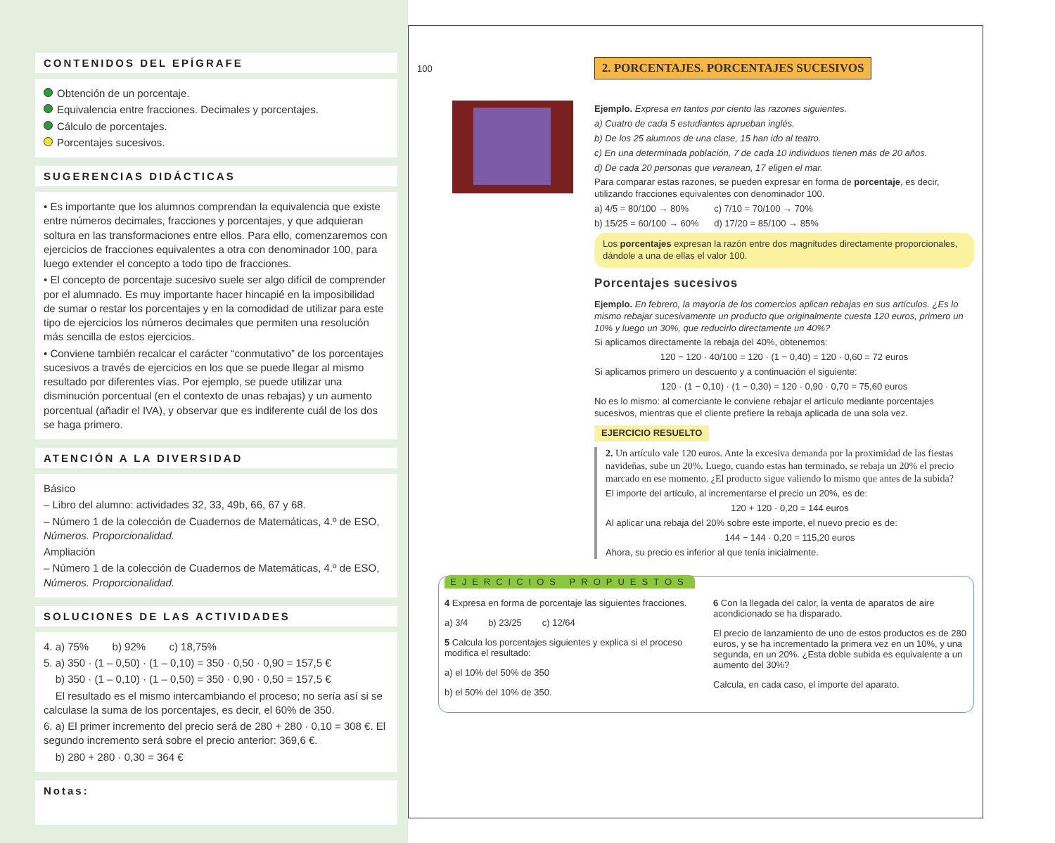CONTENIDOS DEL EPÍGRAFE
Obtención de un porcentaje.
Equivalencia entre fracciones. Decimales y porcentajes.
Cálculo de porcentajes.
Porcentajes sucesivos.
SUGERENCIAS DIDÁCTICAS
• Es importante que los alumnos comprendan la equivalencia que existe entre números decimales, fracciones y porcentajes, y que adquieran soltura en las transformaciones entre ellos. Para ello, comenzaremos con ejercicios de fracciones equivalentes a otra con denominador 100, para luego extender el concepto a todo tipo de fracciones.
• El concepto de porcentaje sucesivo suele ser algo difícil de comprender por el alumnado. Es muy importante hacer hincapié en la imposibilidad de sumar o restar los porcentajes y en la comodidad de utilizar para este tipo de ejercicios los números decimales que permiten una resolución más sencilla de estos ejercicios.
• Conviene también recalcar el carácter “conmutativo” de los porcentajes sucesivos a través de ejercicios en los que se puede llegar al mismo resultado por diferentes vías. Por ejemplo, se puede utilizar una disminución porcentual (en el contexto de unas rebajas) y un aumento porcentual (añadir el IVA), y observar que es indiferente cuál de los dos se haga primero.
ATENCIÓN A LA DIVERSIDAD
Básico
– Libro del alumno: actividades 32, 33, 49b, 66, 67 y 68.
– Número 1 de la colección de Cuadernos de Matemáticas, 4.º de ESO, Números. Proporcionalidad.
Ampliación
– Número 1 de la colección de Cuadernos de Matemáticas, 4.º de ESO, Números. Proporcionalidad.
SOLUCIONES DE LAS ACTIVIDADES
4. a) 75% b) 92% c) 18,75%
5. a) 350 · (1 – 0,50) · (1 – 0,10) = 350 · 0,50 · 0,90 = 157,5 €
b) 350 · (1 – 0,10) · (1 – 0,50) = 350 · 0,90 · 0,50 = 157,5 €
El resultado es el mismo intercambiando el proceso; no sería así si se calculase la suma de los porcentajes, es decir, el 60% de 350.
6. a) El primer incremento del precio será de 280 + 280 · 0,10 = 308 €. El segundo incremento será sobre el precio anterior: 369,6 €.
b) 280 + 280 · 0,30 = 364 €
Notas:
100 2. PORCENTAJES. PORCENTAJES SUCESIVOS
Ejemplo. Expresa en tantos por ciento las razones siguientes.
a) Cuatro de cada 5 estudiantes aprueban inglés.
b) De los 25 alumnos de una clase, 15 han ido al teatro.
c) En una determinada población, 7 de cada 10 individuos tienen más de 20 años.
d) De cada 20 personas que veranean, 17 eligen el mar.
Para comparar estas razones, se pueden expresar en forma de porcentaje, es decir, utilizando fracciones equivalentes con denominador 100.
a) 4/5 = 80/100 → 80% c) 7/10 = 70/100 → 70%
b) 15/25 = 60/100 → 60% d) 17/20 = 85/100 → 85%
Los porcentajes expresan la razón entre dos magnitudes directamente proporcionales, dándole a una de ellas el valor 100.
Porcentajes sucesivos
Ejemplo. En febrero, la mayoría de los comercios aplican rebajas en sus artículos. ¿Es lo mismo rebajar sucesivamente un producto que originalmente cuesta 120 euros, primero un 10% y luego un 30%, que reducirlo directamente un 40%?
Si aplicamos directamente la rebaja del 40%, obtenemos:
120 − 120 · 40/100 = 120 · (1 − 0,40) = 120 · 0,60 = 72 euros
Si aplicamos primero un descuento y a continuación el siguiente:
120 · (1 − 0,10) · (1 − 0,30) = 120 · 0,90 · 0,70 = 75,60 euros
No es lo mismo: al comerciante le conviene rebajar el artículo mediante porcentajes sucesivos, mientras que el cliente prefiere la rebaja aplicada de una sola vez.
EJERCICIO RESUELTO
2. Un artículo vale 120 euros. Ante la excesiva demanda por la proximidad de las fiestas navideñas, sube un 20%. Luego, cuando estas han terminado, se rebaja un 20% el precio marcado en ese momento. ¿El producto sigue valiendo lo mismo que antes de la subida?
El importe del artículo, al incrementarse el precio un 20%, es de:
120 + 120 · 0,20 = 144 euros
Al aplicar una rebaja del 20% sobre este importe, el nuevo precio es de:
144 − 144 · 0,20 = 115,20 euros
Ahora, su precio es inferior al que tenía inicialmente.
EJERCICIOS PROPUESTOS
4 Expresa en forma de porcentaje las siguientes fracciones.
a) 3/4 b) 23/25 c) 12/64
5 Calcula los porcentajes siguientes y explica si el proceso modifica el resultado:
a) el 10% del 50% de 350
b) el 50% del 10% de 350.
6 Con la llegada del calor, la venta de aparatos de aire acondicionado se ha disparado.
El precio de lanzamiento de uno de estos productos es de 280 euros, y se ha incrementado la primera vez en un 10%, y una segunda, en un 20%. ¿Esta doble subida es equivalente a un aumento del 30%?
Calcula, en cada caso, el importe del aparato.